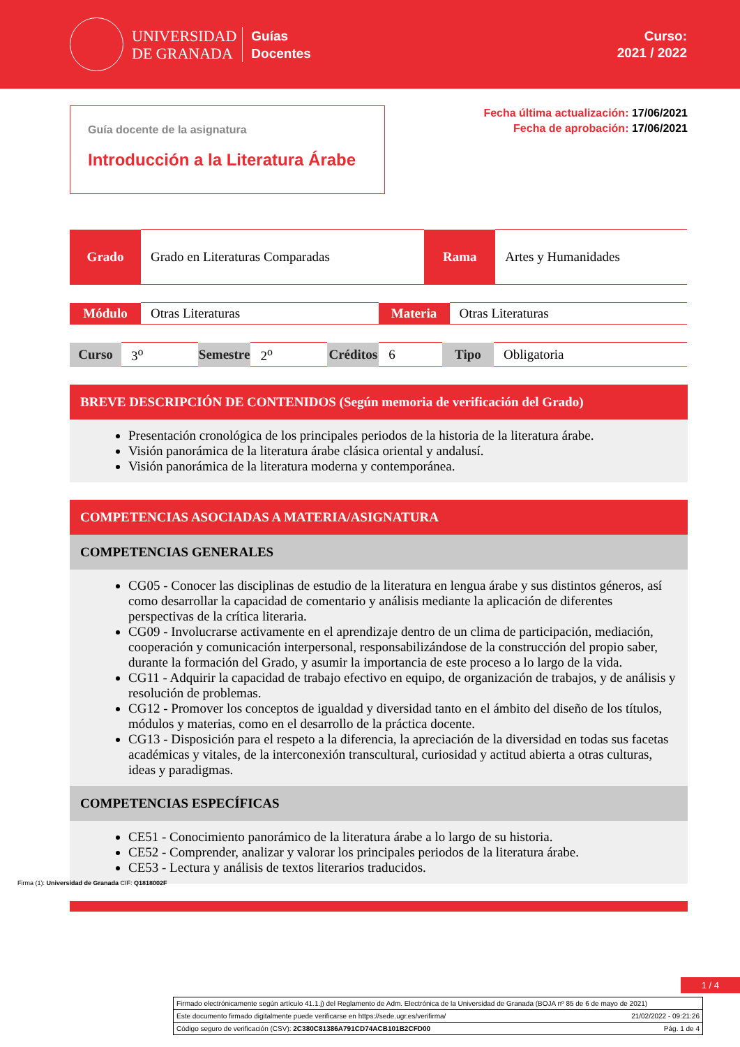UNIVERSIDAD
DE GRANADA
Guías
Docentes
Curso:
2021 / 2022
Guía docente de la asignatura
Introducción a la Literatura Árabe
Fecha última actualización: 17/06/2021
Fecha de aprobación: 17/06/2021
| Grado | Grado en Literaturas Comparadas | Rama | Artes y Humanidades |
| Módulo | Otras Literaturas | Materia | Otras Literaturas |
| Curso | 3<sup>o</sup> | Semestre | 2<sup>o</sup> | Créditos | 6 | Tipo | Obligatoria |
BREVE DESCRIPCIÓN DE CONTENIDOS (Según memoria de verificación del Grado)
Presentación cronológica de los principales periodos de la historia de la literatura árabe.
Visión panorámica de la literatura árabe clásica oriental y andalusí.
Visión panorámica de la literatura moderna y contemporánea.
COMPETENCIAS ASOCIADAS A MATERIA/ASIGNATURA
COMPETENCIAS GENERALES
CG05 - Conocer las disciplinas de estudio de la literatura en lengua árabe y sus distintos géneros, así como desarrollar la capacidad de comentario y análisis mediante la aplicación de diferentes perspectivas de la crítica literaria.
CG09 - Involucrarse activamente en el aprendizaje dentro de un clima de participación, mediación, cooperación y comunicación interpersonal, responsabilizándose de la construcción del propio saber, durante la formación del Grado, y asumir la importancia de este proceso a lo largo de la vida.
CG11 - Adquirir la capacidad de trabajo efectivo en equipo, de organización de trabajos, y de análisis y resolución de problemas.
CG12 - Promover los conceptos de igualdad y diversidad tanto en el ámbito del diseño de los títulos, módulos y materias, como en el desarrollo de la práctica docente.
CG13 - Disposición para el respeto a la diferencia, la apreciación de la diversidad en todas sus facetas académicas y vitales, de la interconexión transcultural, curiosidad y actitud abierta a otras culturas, ideas y paradigmas.
COMPETENCIAS ESPECÍFICAS
CE51 - Conocimiento panorámico de la literatura árabe a lo largo de su historia.
CE52 - Comprender, analizar y valorar los principales periodos de la literatura árabe.
CE53 - Lectura y análisis de textos literarios traducidos.
1 / 4
Firma (1): Universidad de Granada CIF: Q1818002F
Firmado electrónicamente según artículo 41.1.j) del Reglamento de Adm. Electrónica de la Universidad de Granada (BOJA nº 85 de 6 de mayo de 2021)
Este documento firmado digitalmente puede verificarse en https://sede.ugr.es/verifirma/ 21/02/2022 - 09:21:26
Código seguro de verificación (CSV): 2C380C81386A791CD74ACB101B2CFD00 Pág. 1 de 4